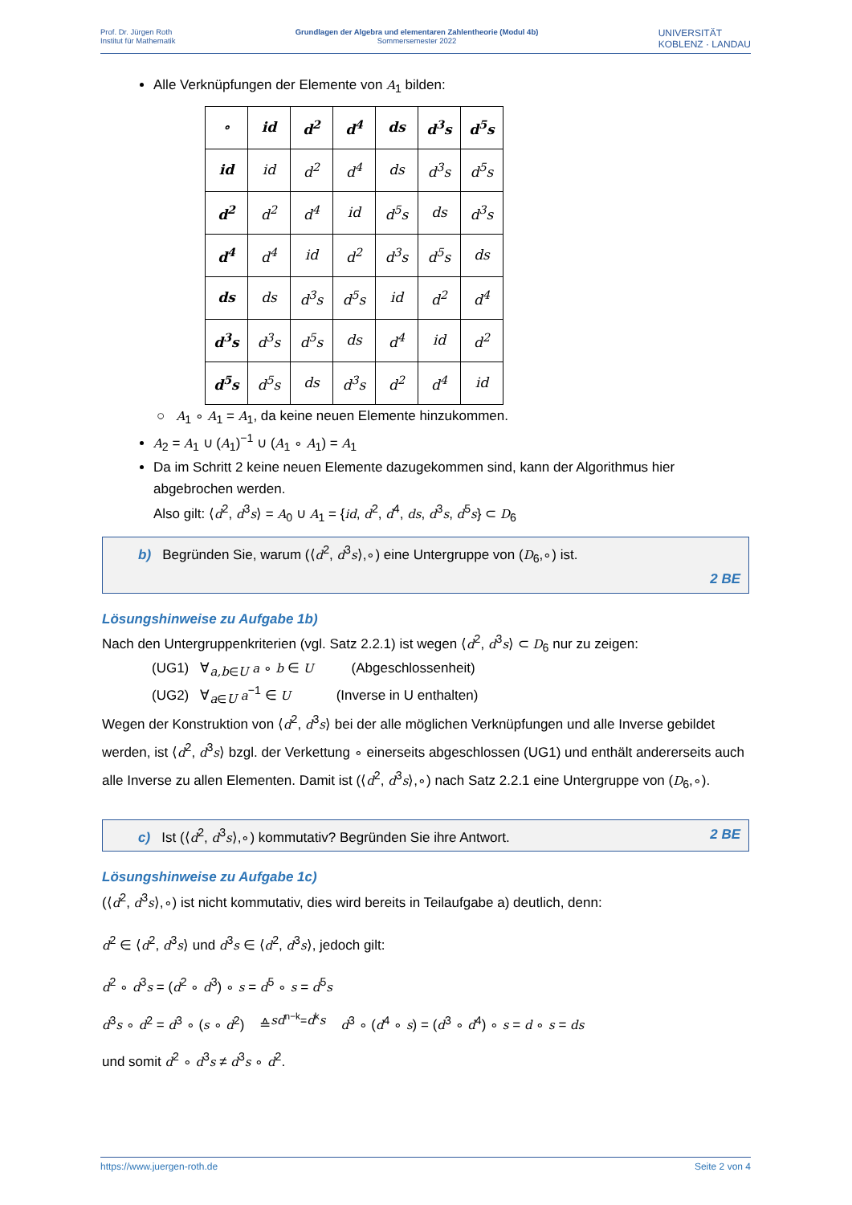Prof. Dr. Jürgen Roth
Institut für Mathematik
Grundlagen der Algebra und elementaren Zahlentheorie (Modul 4b)
Sommersemester 2022
UNIVERSITÄT
KOBLENZ · LANDAU
Alle Verknüpfungen der Elemente von A<sub>1</sub> bilden:
| ∘ | id | d<sup>2</sup> | d<sup>4</sup> | ds | d<sup>3</sup>s | d<sup>5</sup>s |
| id | id | d<sup>2</sup> | d<sup>4</sup> | ds | d<sup>3</sup>s | d<sup>5</sup>s |
| d<sup>2</sup> | d<sup>2</sup> | d<sup>4</sup> | id | d<sup>5</sup>s | ds | d<sup>3</sup>s |
| d<sup>4</sup> | d<sup>4</sup> | id | d<sup>2</sup> | d<sup>3</sup>s | d<sup>5</sup>s | ds |
| ds | ds | d<sup>3</sup>s | d<sup>5</sup>s | id | d<sup>2</sup> | d<sup>4</sup> |
| d<sup>3</sup>s | d<sup>3</sup>s | d<sup>5</sup>s | ds | d<sup>4</sup> | id | d<sup>2</sup> |
| d<sup>5</sup>s | d<sup>5</sup>s | ds | d<sup>3</sup>s | d<sup>2</sup> | d<sup>4</sup> | id |
○ A<sub>1</sub> ∘ A<sub>1</sub> = A<sub>1</sub>, da keine neuen Elemente hinzukommen.
A<sub>2</sub> = A<sub>1</sub> ∪ (A<sub>1</sub>)<sup>−1</sup> ∪ (A<sub>1</sub> ∘ A<sub>1</sub>) = A<sub>1</sub>
Da im Schritt 2 keine neuen Elemente dazugekommen sind, kann der Algorithmus hier abgebrochen werden.
Also gilt: ⟨d<sup>2</sup>, d<sup>3</sup>s⟩ = A<sub>0</sub> ∪ A<sub>1</sub> = {id, d<sup>2</sup>, d<sup>4</sup>, ds, d<sup>3</sup>s, d<sup>5</sup>s} ⊂ D<sub>6</sub>
b) Begründen Sie, warum (⟨d<sup>2</sup>, d<sup>3</sup>s⟩,∘) eine Untergruppe von (D<sub>6</sub>,∘) ist.
2 BE
Lösungshinweise zu Aufgabe 1b)
Nach den Untergruppenkriterien (vgl. Satz 2.2.1) ist wegen ⟨d<sup>2</sup>, d<sup>3</sup>s⟩ ⊂ D<sub>6</sub> nur zu zeigen:
(UG1) ∀<sub>a,b∈U</sub> a ∘ b ∈ U (Abgeschlossenheit)
(UG2) ∀<sub>a∈U</sub> a<sup>−1</sup> ∈ U (Inverse in U enthalten)
Wegen der Konstruktion von ⟨d<sup>2</sup>, d<sup>3</sup>s⟩ bei der alle möglichen Verknüpfungen und alle Inverse gebildet werden, ist ⟨d<sup>2</sup>, d<sup>3</sup>s⟩ bzgl. der Verkettung ∘ einerseits abgeschlossen (UG1) und enthält andererseits auch alle Inverse zu allen Elementen. Damit ist (⟨d<sup>2</sup>, d<sup>3</sup>s⟩,∘) nach Satz 2.2.1 eine Untergruppe von (D<sub>6</sub>,∘).
c) Ist (⟨d<sup>2</sup>, d<sup>3</sup>s⟩,∘) kommutativ? Begründen Sie ihre Antwort. 2 BE
Lösungshinweise zu Aufgabe 1c)
(⟨d<sup>2</sup>, d<sup>3</sup>s⟩,∘) ist nicht kommutativ, dies wird bereits in Teilaufgabe a) deutlich, denn:
d<sup>2</sup> ∈ ⟨d<sup>2</sup>, d<sup>3</sup>s⟩ und d<sup>3</sup>s ∈ ⟨d<sup>2</sup>, d<sup>3</sup>s⟩, jedoch gilt:
d<sup>2</sup> ∘ d<sup>3</sup>s = (d<sup>2</sup> ∘ d<sup>3</sup>) ∘ s = d<sup>5</sup> ∘ s = d<sup>5</sup>s
d<sup>3</sup>s ∘ d<sup>2</sup> = d<sup>3</sup> ∘ (s ∘ d<sup>2</sup>) ≙<sup>sd<sup>n−k</sup>=d<sup>k</sup>s</sup> d<sup>3</sup> ∘ (d<sup>4</sup> ∘ s) = (d<sup>3</sup> ∘ d<sup>4</sup>) ∘ s = d ∘ s = ds
und somit d<sup>2</sup> ∘ d<sup>3</sup>s ≠ d<sup>3</sup>s ∘ d<sup>2</sup>.
https://www.juergen-roth.de Seite 2 von 4